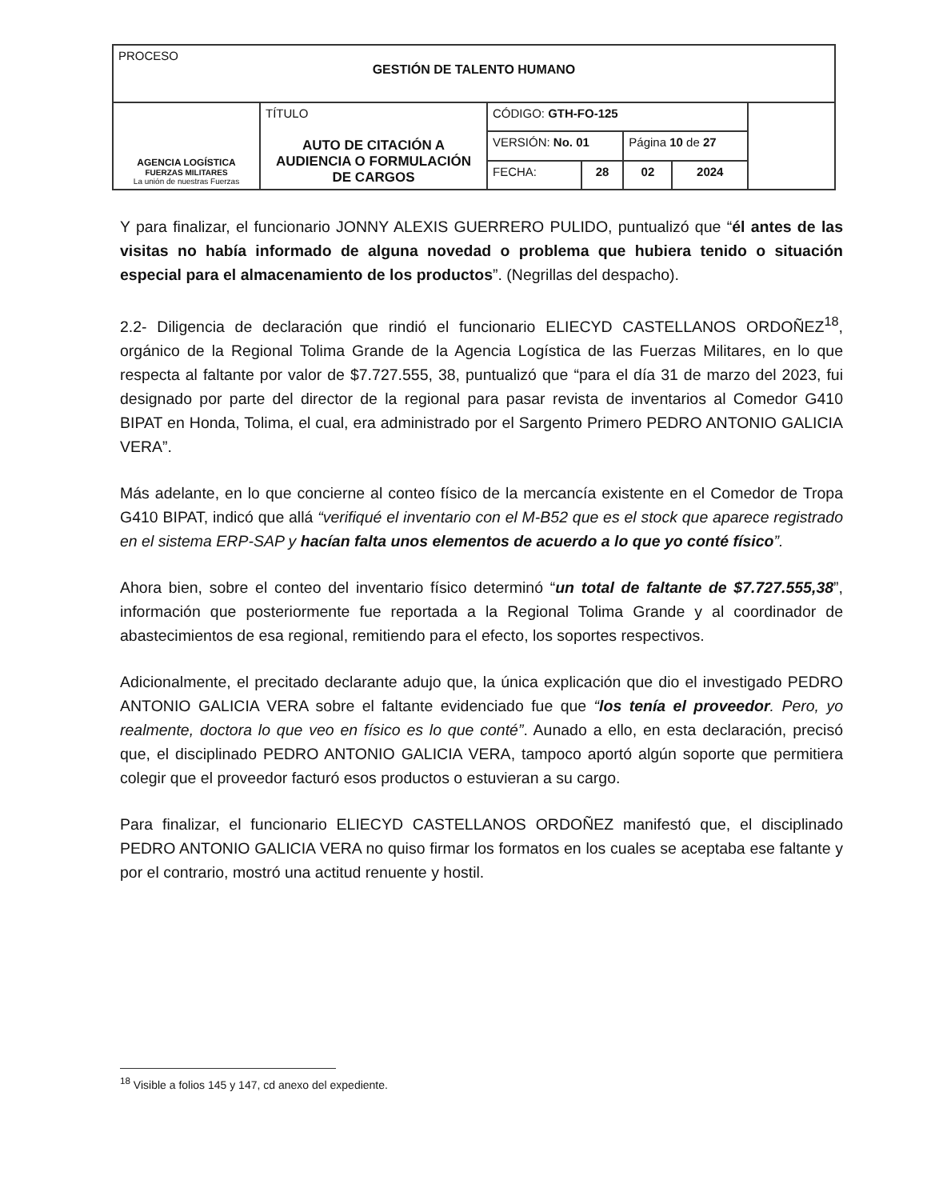| PROCESO GESTIÓN DE TALENTO HUMANO | | | | | | |
| AGENCIA LOGÍSTICA FUERZAS MILITARES La unión de nuestras Fuerzas | TÍTULO AUTO DE CITACIÓN A AUDIENCIA O FORMULACIÓN DE CARGOS | CÓDIGO: GTH-FO-125 | | | | |
| | | VERSIÓN: No. 01 | | Página 10 de 27 | | |
| | | FECHA: | 28 | 02 | 2024 | |
Y para finalizar, el funcionario JONNY ALEXIS GUERRERO PULIDO, puntualizó que “él antes de las visitas no había informado de alguna novedad o problema que hubiera tenido o situación especial para el almacenamiento de los productos”. (Negrillas del despacho).
2.2- Diligencia de declaración que rindió el funcionario ELIECYD CASTELLANOS ORDOÑEZ<sup>18</sup>, orgánico de la Regional Tolima Grande de la Agencia Logística de las Fuerzas Militares, en lo que respecta al faltante por valor de $7.727.555, 38, puntualizó que “para el día 31 de marzo del 2023, fui designado por parte del director de la regional para pasar revista de inventarios al Comedor G410 BIPAT en Honda, Tolima, el cual, era administrado por el Sargento Primero PEDRO ANTONIO GALICIA VERA”.
Más adelante, en lo que concierne al conteo físico de la mercancía existente en el Comedor de Tropa G410 BIPAT, indicó que allá “verifiqué el inventario con el M-B52 que es el stock que aparece registrado en el sistema ERP-SAP y hacían falta unos elementos de acuerdo a lo que yo conté físico”.
Ahora bien, sobre el conteo del inventario físico determinó “un total de faltante de $7.727.555,38”, información que posteriormente fue reportada a la Regional Tolima Grande y al coordinador de abastecimientos de esa regional, remitiendo para el efecto, los soportes respectivos.
Adicionalmente, el precitado declarante adujo que, la única explicación que dio el investigado PEDRO ANTONIO GALICIA VERA sobre el faltante evidenciado fue que “los tenía el proveedor. Pero, yo realmente, doctora lo que veo en físico es lo que conté”. Aunado a ello, en esta declaración, precisó que, el disciplinado PEDRO ANTONIO GALICIA VERA, tampoco aportó algún soporte que permitiera colegir que el proveedor facturó esos productos o estuvieran a su cargo.
Para finalizar, el funcionario ELIECYD CASTELLANOS ORDOÑEZ manifestó que, el disciplinado PEDRO ANTONIO GALICIA VERA no quiso firmar los formatos en los cuales se aceptaba ese faltante y por el contrario, mostró una actitud renuente y hostil.
<sup>18</sup> Visible a folios 145 y 147, cd anexo del expediente.